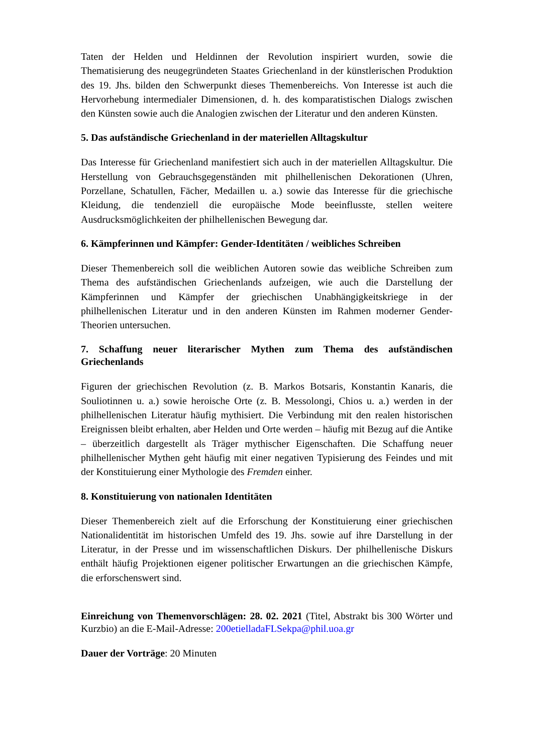Taten der Helden und Heldinnen der Revolution inspiriert wurden, sowie die Thematisierung des neugegründeten Staates Griechenland in der künstlerischen Produktion des 19. Jhs. bilden den Schwerpunkt dieses Themenbereichs. Von Interesse ist auch die Hervorhebung intermedialer Dimensionen, d. h. des komparatistischen Dialogs zwischen den Künsten sowie auch die Analogien zwischen der Literatur und den anderen Künsten.
5. Das aufständische Griechenland in der materiellen Alltagskultur
Das Interesse für Griechenland manifestiert sich auch in der materiellen Alltagskultur. Die Herstellung von Gebrauchsgegenständen mit philhellenischen Dekorationen (Uhren, Porzellane, Schatullen, Fächer, Medaillen u. a.) sowie das Interesse für die griechische Kleidung, die tendenziell die europäische Mode beeinflusste, stellen weitere Ausdrucksmöglichkeiten der philhellenischen Bewegung dar.
6. Kämpferinnen und Kämpfer: Gender-Identitäten / weibliches Schreiben
Dieser Themenbereich soll die weiblichen Autoren sowie das weibliche Schreiben zum Thema des aufständischen Griechenlands aufzeigen, wie auch die Darstellung der Kämpferinnen und Kämpfer der griechischen Unabhängigkeitskriege in der philhellenischen Literatur und in den anderen Künsten im Rahmen moderner Gender-Theorien untersuchen.
7. Schaffung neuer literarischer Mythen zum Thema des aufständischen Griechenlands
Figuren der griechischen Revolution (z. B. Markos Botsaris, Konstantin Kanaris, die Souliotinnen u. a.) sowie heroische Orte (z. B. Messolongi, Chios u. a.) werden in der philhellenischen Literatur häufig mythisiert. Die Verbindung mit den realen historischen Ereignissen bleibt erhalten, aber Helden und Orte werden – häufig mit Bezug auf die Antike – überzeitlich dargestellt als Träger mythischer Eigenschaften. Die Schaffung neuer philhellenischer Mythen geht häufig mit einer negativen Typisierung des Feindes und mit der Konstituierung einer Mythologie des Fremden einher.
8. Konstituierung von nationalen Identitäten
Dieser Themenbereich zielt auf die Erforschung der Konstituierung einer griechischen Nationalidentität im historischen Umfeld des 19. Jhs. sowie auf ihre Darstellung in der Literatur, in der Presse und im wissenschaftlichen Diskurs. Der philhellenische Diskurs enthält häufig Projektionen eigener politischer Erwartungen an die griechischen Kämpfe, die erforschenswert sind.
Einreichung von Themenvorschlägen: 28. 02. 2021 (Titel, Abstrakt bis 300 Wörter und Kurzbio) an die E-Mail-Adresse: 200etielladaFLSekpa@phil.uoa.gr
Dauer der Vorträge: 20 Minuten